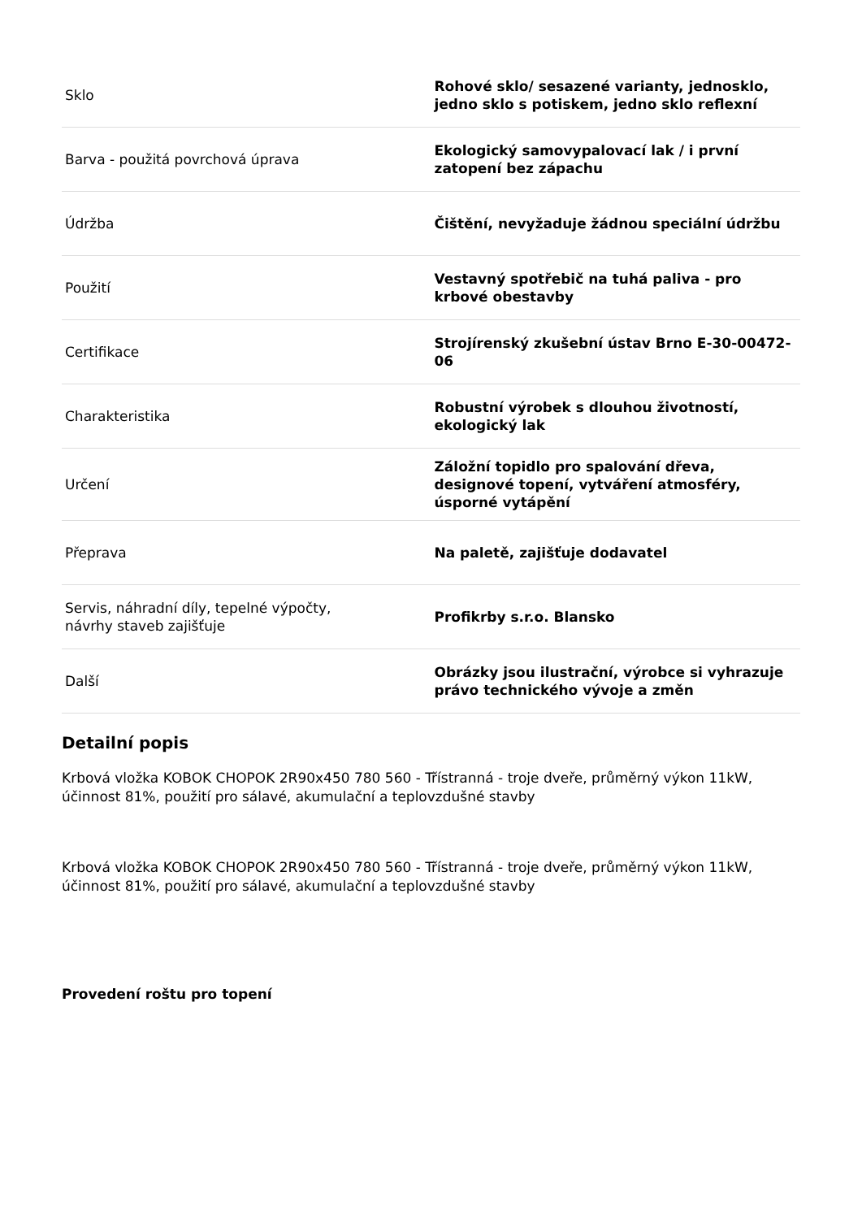| Sklo | Rohové sklo/ sesazené varianty, jednosklo, jedno sklo s potiskem, jedno sklo reflexní |
| Barva - použitá povrchová úprava | Ekologický samovypalovací lak / i první zatopení bez zápachu |
| Údržba | Čištění, nevyžaduje žádnou speciální údržbu |
| Použití | Vestavný spotřebič na tuhá paliva - pro krbové obestavby |
| Certifikace | Strojírenský zkušební ústav Brno E-30-00472-06 |
| Charakteristika | Robustní výrobek s dlouhou životností, ekologický lak |
| Určení | Záložní topidlo pro spalování dřeva, designové topení, vytváření atmosféry, úsporné vytápění |
| Přeprava | Na paletě, zajišťuje dodavatel |
| Servis, náhradní díly, tepelné výpočty, návrhy staveb zajišťuje | Profikrby s.r.o. Blansko |
| Další | Obrázky jsou ilustrační, výrobce si vyhrazuje právo technického vývoje a změn |
Detailní popis
Krbová vložka KOBOK CHOPOK 2R90x450 780 560 - Třístranná - troje dveře, průměrný výkon 11kW, účinnost 81%, použití pro sálavé, akumulační a teplovzdušné stavby
Krbová vložka KOBOK CHOPOK 2R90x450 780 560 - Třístranná - troje dveře, průměrný výkon 11kW, účinnost 81%, použití pro sálavé, akumulační a teplovzdušné stavby
Provedení roštu pro topení